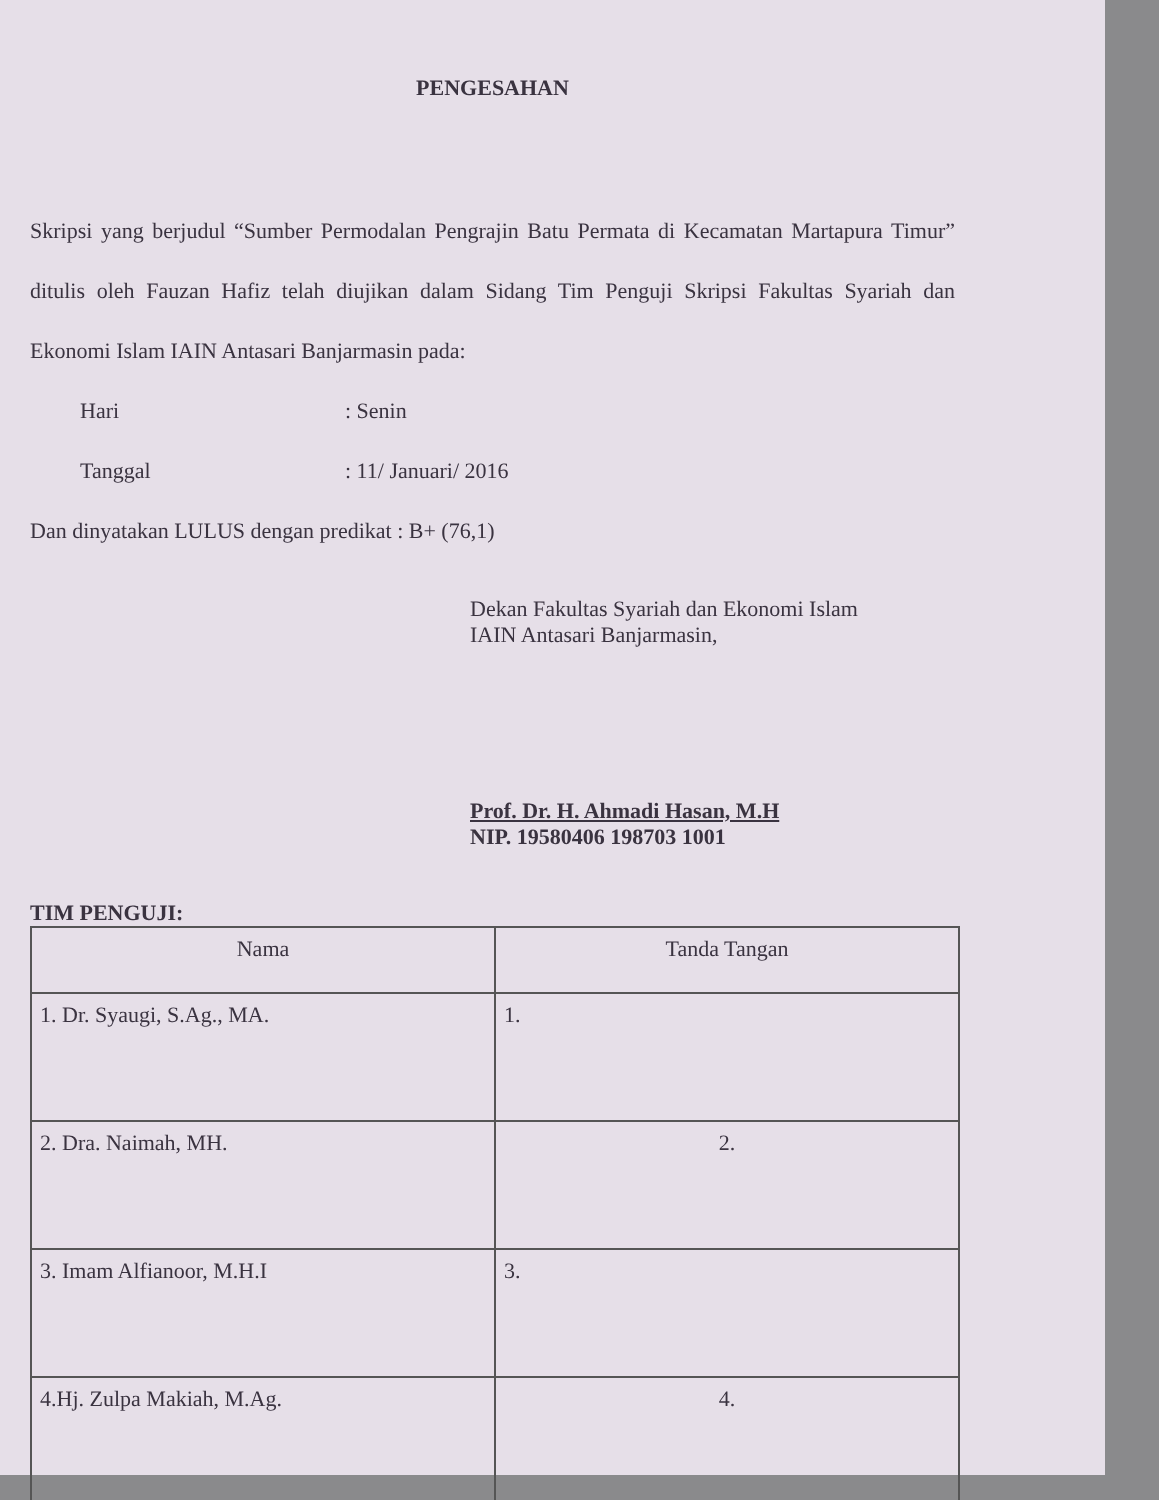PENGESAHAN
Skripsi yang berjudul “Sumber Permodalan Pengrajin Batu Permata di Kecamatan Martapura Timur” ditulis oleh Fauzan Hafiz telah diujikan dalam Sidang Tim Penguji Skripsi Fakultas Syariah dan Ekonomi Islam IAIN Antasari Banjarmasin pada:
Hari: Senin
Tanggal: 11/ Januari/ 2016
Dan dinyatakan LULUS dengan predikat : B+ (76,1)
Dekan Fakultas Syariah dan Ekonomi Islam
IAIN Antasari Banjarmasin,
Prof. Dr. H. Ahmadi Hasan, M.H
NIP. 19580406 198703 1001
TIM PENGUJI:
| Nama | Tanda Tangan |
| --- | --- |
| 1. Dr. Syaugi, S.Ag., MA. | 1. |
| 2. Dra. Naimah, MH. | 2. |
| 3. Imam Alfianoor, M.H.I | 3. |
| 4.Hj. Zulpa Makiah, M.Ag. | 4. |